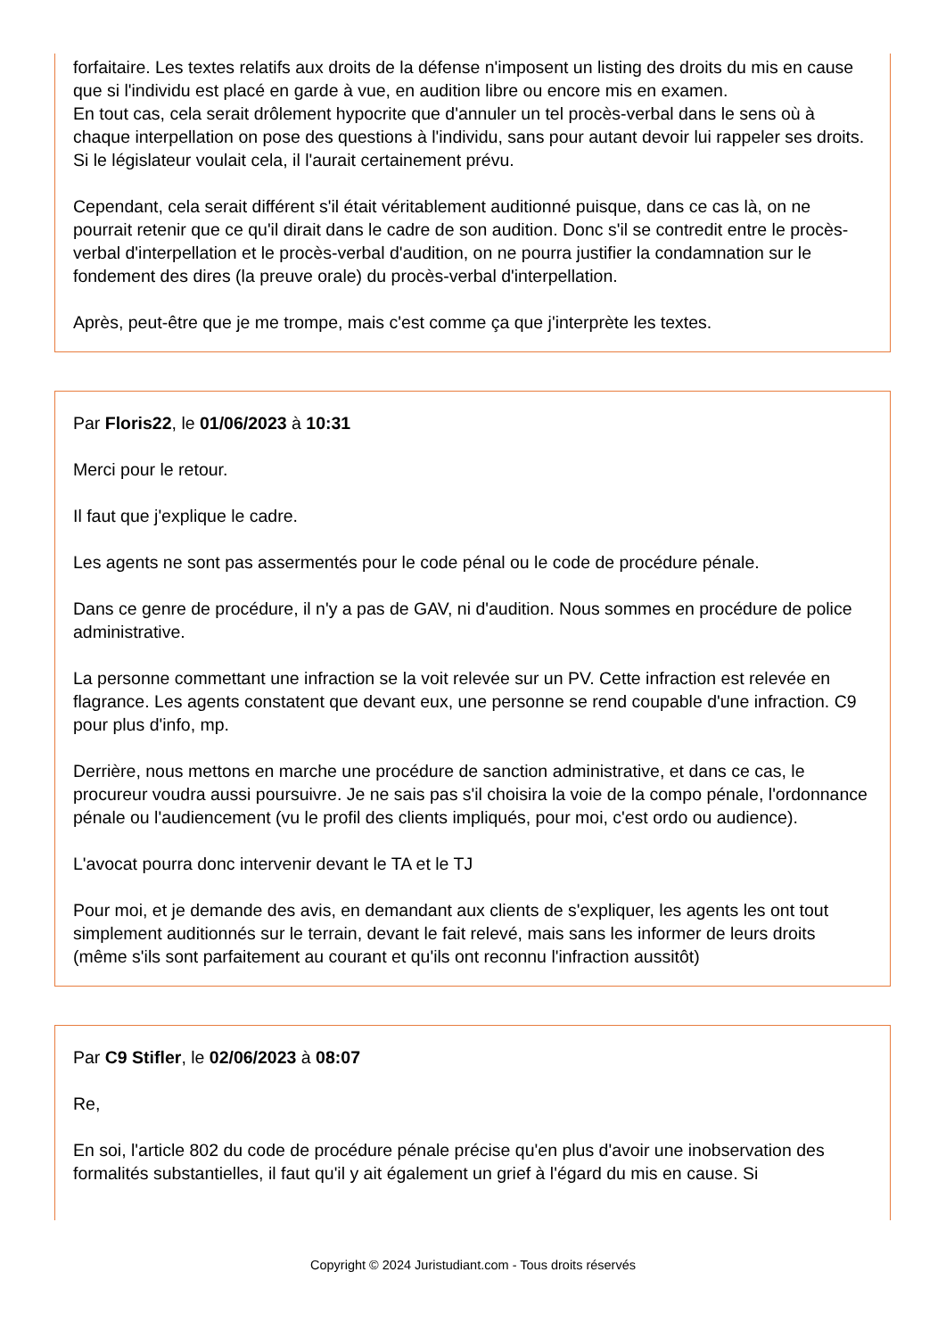forfaitaire. Les textes relatifs aux droits de la défense n'imposent un listing des droits du mis en cause que si l'individu est placé en garde à vue, en audition libre ou encore mis en examen.
En tout cas, cela serait drôlement hypocrite que d'annuler un tel procès-verbal dans le sens où à chaque interpellation on pose des questions à l'individu, sans pour autant devoir lui rappeler ses droits. Si le législateur voulait cela, il l'aurait certainement prévu.
Cependant, cela serait différent s'il était véritablement auditionné puisque, dans ce cas là, on ne pourrait retenir que ce qu'il dirait dans le cadre de son audition. Donc s'il se contredit entre le procès-verbal d'interpellation et le procès-verbal d'audition, on ne pourra justifier la condamnation sur le fondement des dires (la preuve orale) du procès-verbal d'interpellation.
Après, peut-être que je me trompe, mais c'est comme ça que j'interprète les textes.
Par Floris22, le 01/06/2023 à 10:31
Merci pour le retour.
Il faut que j'explique le cadre.
Les agents ne sont pas assermentés pour le code pénal ou le code de procédure pénale.
Dans ce genre de procédure, il n'y a pas de GAV, ni d'audition. Nous sommes en procédure de police administrative.
La personne commettant une infraction se la voit relevée sur un PV. Cette infraction est relevée en flagrance. Les agents constatent que devant eux, une personne se rend coupable d'une infraction. C9 pour plus d'info, mp.
Derrière, nous mettons en marche une procédure de sanction administrative, et dans ce cas, le procureur voudra aussi poursuivre. Je ne sais pas s'il choisira la voie de la compo pénale, l'ordonnance pénale ou l'audiencement (vu le profil des clients impliqués, pour moi, c'est ordo ou audience).
L'avocat pourra donc intervenir devant le TA et le TJ
Pour moi, et je demande des avis, en demandant aux clients de s'expliquer, les agents les ont tout simplement auditionnés sur le terrain, devant le fait relevé, mais sans les informer de leurs droits (même s'ils sont parfaitement au courant et qu'ils ont reconnu l'infraction aussitôt)
Par C9 Stifler, le 02/06/2023 à 08:07
Re,
En soi, l'article 802 du code de procédure pénale précise qu'en plus d'avoir une inobservation des formalités substantielles, il faut qu'il y ait également un grief à l'égard du mis en cause. Si
Copyright © 2024 Juristudiant.com - Tous droits réservés